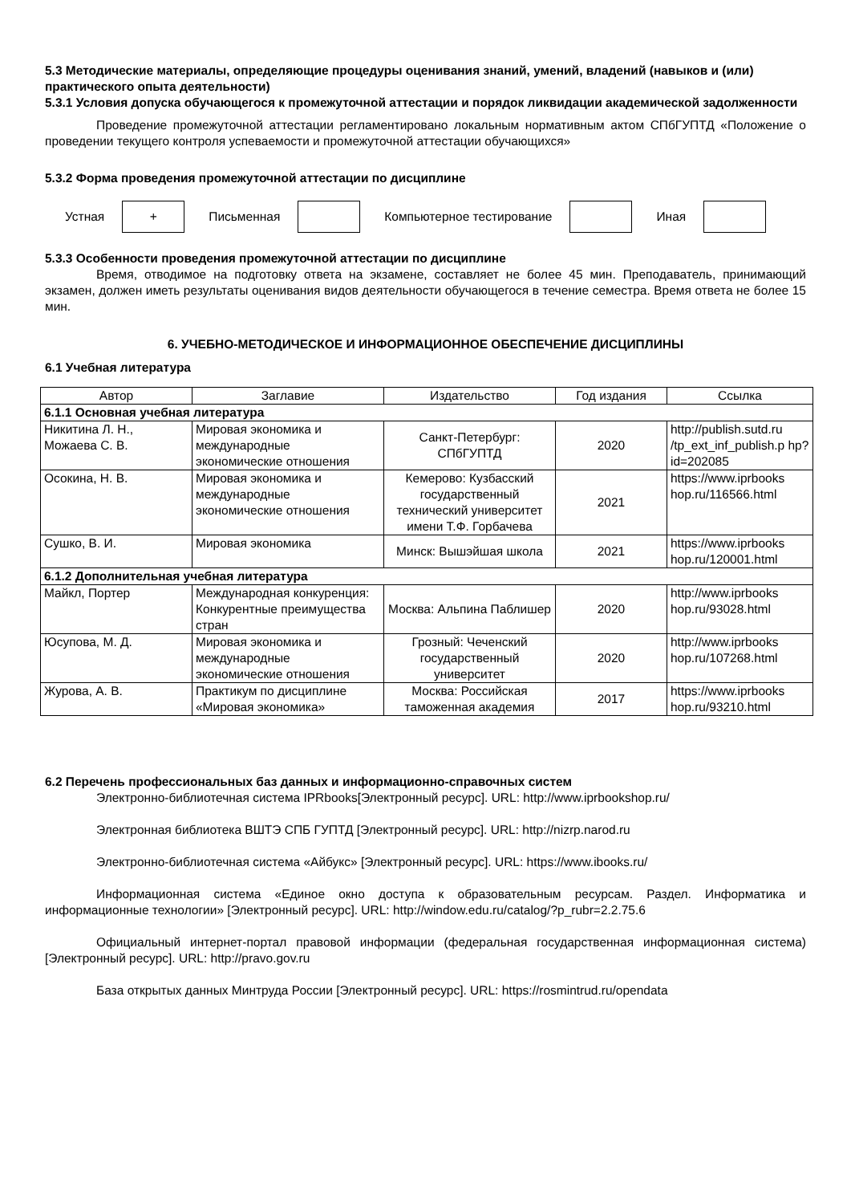5.3 Методические материалы, определяющие процедуры оценивания знаний, умений, владений (навыков и (или) практического опыта деятельности)
5.3.1 Условия допуска обучающегося к промежуточной аттестации и порядок ликвидации академической задолженности
Проведение промежуточной аттестации регламентировано локальным нормативным актом СПбГУПТД «Положение о проведении текущего контроля успеваемости и промежуточной аттестации обучающихся»
5.3.2 Форма проведения промежуточной аттестации по дисциплине
Устная
+
Письменная Компьютерное тестирование Иная
5.3.3 Особенности проведения промежуточной аттестации по дисциплине
Время, отводимое на подготовку ответа на экзамене, составляет не более 45 мин. Преподаватель, принимающий экзамен, должен иметь результаты оценивания видов деятельности обучающегося в течение семестра. Время ответа не более 15 мин.
6. УЧЕБНО-МЕТОДИЧЕСКОЕ И ИНФОРМАЦИОННОЕ ОБЕСПЕЧЕНИЕ ДИСЦИПЛИНЫ
6.1 Учебная литература
| Автор | Заглавие | Издательство | Год издания | Ссылка |
| --- | --- | --- | --- | --- |
| 6.1.1 Основная учебная литература | | | | |
| Никитина Л. Н., Можаева С. В. | Мировая экономика и международные экономические отношения | Санкт-Петербург: СПбГУПТД | 2020 | http://publish.sutd.ru /tp_ext_inf_publish.p hp?id=202085 |
| Осокина, Н. В. | Мировая экономика и международные экономические отношения | Кемерово: Кузбасский государственный технический университет имени Т.Ф. Горбачева | 2021 | https://www.iprbooks hop.ru/116566.html |
| Сушко, В. И. | Мировая экономика | Минск: Вышэйшая школа | 2021 | https://www.iprbooks hop.ru/120001.html |
| 6.1.2 Дополнительная учебная литература | | | | |
| Майкл, Портер | Международная конкуренция: Конкурентные преимущества стран | Москва: Альпина Паблишер | 2020 | http://www.iprbooks hop.ru/93028.html |
| Юсупова, М. Д. | Мировая экономика и международные экономические отношения | Грозный: Чеченский государственный университет | 2020 | http://www.iprbooks hop.ru/107268.html |
| Журова, А. В. | Практикум по дисциплине «Мировая экономика» | Москва: Российская таможенная академия | 2017 | https://www.iprbooks hop.ru/93210.html |
6.2 Перечень профессиональных баз данных и информационно-справочных систем
Электронно-библиотечная система IPRbooks[Электронный ресурс]. URL: http://www.iprbookshop.ru/
Электронная библиотека ВШТЭ СПБ ГУПТД [Электронный ресурс]. URL: http://nizrp.narod.ru
Электронно-библиотечная система «Айбукс» [Электронный ресурс]. URL: https://www.ibooks.ru/
Информационная система «Единое окно доступа к образовательным ресурсам. Раздел. Информатика и информационные технологии» [Электронный ресурс]. URL: http://window.edu.ru/catalog/?p_rubr=2.2.75.6
Официальный интернет-портал правовой информации (федеральная государственная информационная система) [Электронный ресурс]. URL: http://pravo.gov.ru
База открытых данных Минтруда России [Электронный ресурс]. URL: https://rosmintrud.ru/opendata